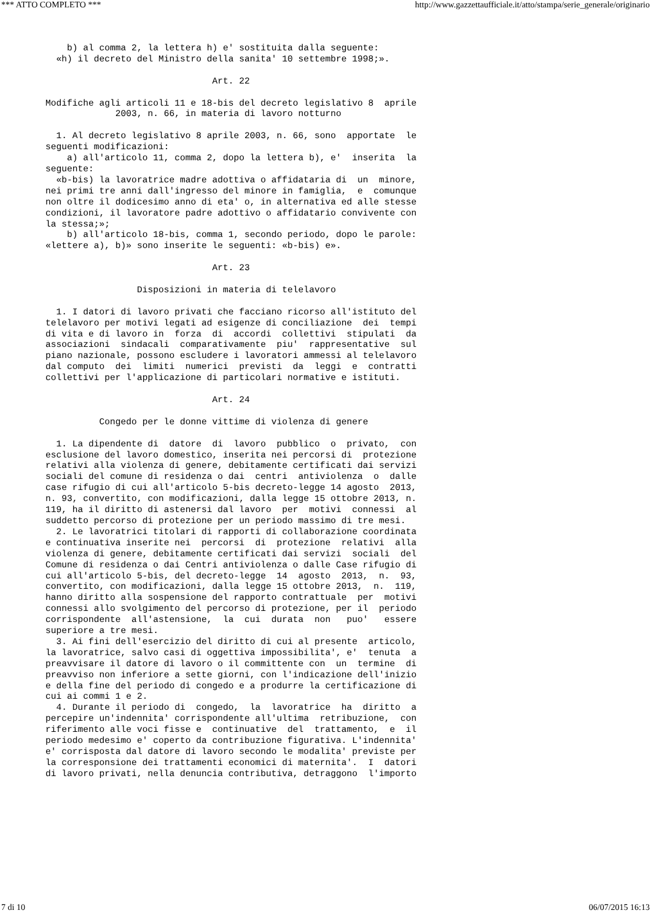*** ATTO COMPLETO *** http://www.gazzettaufficiale.it/atto/stampa/serie_generale/originario
    b) al comma 2, la lettera h) e' sostituita dalla seguente:
  «h) il decreto del Ministro della sanita' 10 settembre 1998;».

                               Art. 22

Modifiche agli articoli 11 e 18-bis del decreto legislativo 8  aprile
             2003, n. 66, in materia di lavoro notturno

  1. Al decreto legislativo 8 aprile 2003, n. 66, sono  apportate  le
seguenti modificazioni:
    a) all'articolo 11, comma 2, dopo la lettera b), e'  inserita  la
seguente:
  «b-bis) la lavoratrice madre adottiva o affidataria di  un  minore,
nei primi tre anni dall'ingresso del minore in famiglia,  e  comunque
non oltre il dodicesimo anno di eta' o, in alternativa ed alle stesse
condizioni, il lavoratore padre adottivo o affidatario convivente con
la stessa;»;
    b) all'articolo 18-bis, comma 1, secondo periodo, dopo le parole:
«lettere a), b)» sono inserite le seguenti: «b-bis) e».

                               Art. 23

                 Disposizioni in materia di telelavoro

  1. I datori di lavoro privati che facciano ricorso all'istituto del
telelavoro per motivi legati ad esigenze di conciliazione  dei  tempi
di vita e di lavoro in  forza  di  accordi  collettivi  stipulati  da
associazioni  sindacali  comparativamente  piu'  rappresentative  sul
piano nazionale, possono escludere i lavoratori ammessi al telelavoro
dal computo  dei  limiti  numerici  previsti  da  leggi  e  contratti
collettivi per l'applicazione di particolari normative e istituti.

                               Art. 24

          Congedo per le donne vittime di violenza di genere

  1. La dipendente di  datore  di  lavoro  pubblico  o  privato,  con
esclusione del lavoro domestico, inserita nei percorsi di  protezione
relativi alla violenza di genere, debitamente certificati dai servizi
sociali del comune di residenza o dai  centri  antiviolenza  o  dalle
case rifugio di cui all'articolo 5-bis decreto-legge 14 agosto  2013,
n. 93, convertito, con modificazioni, dalla legge 15 ottobre 2013, n.
119, ha il diritto di astenersi dal lavoro  per  motivi  connessi  al
suddetto percorso di protezione per un periodo massimo di tre mesi.
  2. Le lavoratrici titolari di rapporti di collaborazione coordinata
e continuativa inserite nei  percorsi  di  protezione  relativi  alla
violenza di genere, debitamente certificati dai servizi  sociali  del
Comune di residenza o dai Centri antiviolenza o dalle Case rifugio di
cui all'articolo 5-bis, del decreto-legge  14  agosto  2013,  n.  93,
convertito, con modificazioni, dalla legge 15 ottobre 2013,  n.  119,
hanno diritto alla sospensione del rapporto contrattuale  per  motivi
connessi allo svolgimento del percorso di protezione, per il  periodo
corrispondente  all'astensione,  la  cui  durata  non   puo'   essere
superiore a tre mesi.
  3. Ai fini dell'esercizio del diritto di cui al presente  articolo,
la lavoratrice, salvo casi di oggettiva impossibilita', e'  tenuta  a
preavvisare il datore di lavoro o il committente con  un  termine  di
preavviso non inferiore a sette giorni, con l'indicazione dell'inizio
e della fine del periodo di congedo e a produrre la certificazione di
cui ai commi 1 e 2.
  4. Durante il periodo di  congedo,  la  lavoratrice  ha  diritto  a
percepire un'indennita' corrispondente all'ultima  retribuzione,  con
riferimento alle voci fisse e  continuative  del  trattamento,  e  il
periodo medesimo e' coperto da contribuzione figurativa. L'indennita'
e' corrisposta dal datore di lavoro secondo le modalita' previste per
la corresponsione dei trattamenti economici di maternita'.  I  datori
di lavoro privati, nella denuncia contributiva, detraggono  l'importo
7 di 10 06/07/2015 16:13